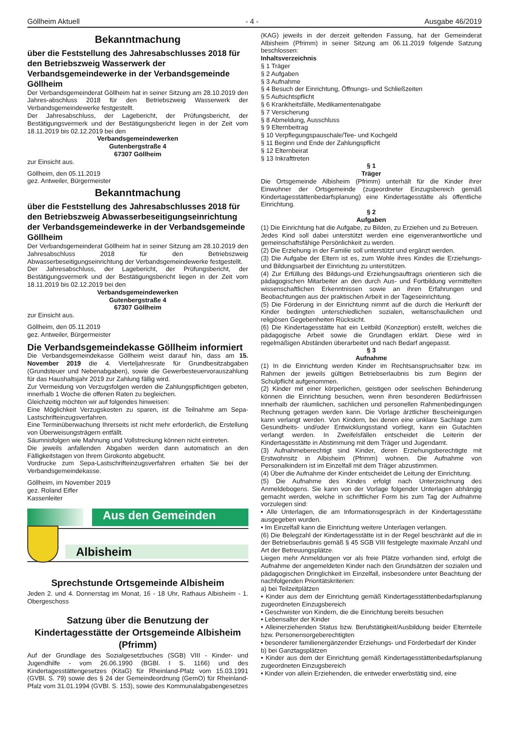Göllheim Aktuell - 4 - Ausgabe 46/2019
Bekanntmachung
über die Feststellung des Jahresabschlusses 2018 für den Betriebszweig Wasserwerk der Verbandsgemeindewerke in der Verbandsgemeinde Göllheim
Der Verbandsgemeinderat Göllheim hat in seiner Sitzung am 28.10.2019 den Jahres-abschluss 2018 für den Betriebszweig Wasserwerk der Verbandsgemeindewerke festgestellt.
Der Jahresabschluss, der Lagebericht, der Prüfungsbericht, der Bestätigungsvermerk und der Bestätigungsbericht liegen in der Zeit vom 18.11.2019 bis 02.12.2019 bei den
Verbandsgemeindewerken
Gutenbergstraße 4
67307 Göllheim
zur Einsicht aus.
Göllheim, den 05.11.2019
gez. Antweiler, Bürgermeister
Bekanntmachung
über die Feststellung des Jahresabschlusses 2018 für den Betriebszweig Abwasserbeseitigungseinrichtung der Verbandsgemeindewerke in der Verbandsgemeinde Göllheim
Der Verbandsgemeinderat Göllheim hat in seiner Sitzung am 28.10.2019 den Jahresabschluss 2018 für den Betriebszweig Abwasserbeseitigungseinrichtung der Verbandsgemeindewerke festgestellt.
Der Jahresabschluss, der Lagebericht, der Prüfungsbericht, der Bestätigungsvermerk und der Bestätigungsbericht liegen in der Zeit vom 18.11.2019 bis 02.12.2019 bei den
Verbandsgemeindewerken
Gutenbergstraße 4
67307 Göllheim
zur Einsicht aus.
Göllheim, den 05.11.2019
gez. Antweiler, Bürgermeister
Die Verbandsgemeindekasse Göllheim informiert
Die Verbandsgemeindekasse Göllheim weist darauf hin, dass am 15. November 2019 die 4. Vierteljahresrate für Grundbesitzabgaben (Grundsteuer und Nebenabgaben), sowie die Gewerbesteuervorauszahlung für das Haushaltsjahr 2019 zur Zahlung fällig wird.
Zur Vermeidung von Verzugsfolgen werden die Zahlungspflichtigen gebeten, innerhalb 1 Woche die offenen Raten zu begleichen.
Gleichzeitig möchten wir auf folgendes hinweisen:
Eine Möglichkeit Verzugskosten zu sparen, ist die Teilnahme am Sepa-Lastschrifteinzugsverfahren.
Eine Terminüberwachung Ihrerseits ist nicht mehr erforderlich, die Erstellung von Überweisungsträgern entfällt.
Säumnisfolgen wie Mahnung und Vollstreckung können nicht eintreten.
Die jeweils anfallenden Abgaben werden dann automatisch an den Fälligkeitstagen von Ihrem Girokonto abgebucht.
Vordrucke zum Sepa-Lastschrifteinzugsverfahren erhalten Sie bei der Verbandsgemeindekasse.
Göllheim, im November 2019
gez. Roland Eifler
Kassenleiter
Aus den Gemeinden
Albisheim
Sprechstunde Ortsgemeinde Albisheim
Jeden 2. und 4. Donnerstag im Monat, 16 - 18 Uhr, Rathaus Albisheim - 1. Obergeschoss
Satzung über die Benutzung der Kindertagesstätte der Ortsgemeinde Albisheim (Pfrimm)
Auf der Grundlage des Sozialgesetzbuches (SGB) VIII - Kinder- und Jugendhilfe - vom 26.06.1990 (BGBl. I S. 1166) und des Kindertagesstättengesetzes (KitaG) für Rheinland-Pfalz vom 15.03.1991 (GVBl. S. 79) sowie des § 24 der Gemeindeordnung (GemO) für Rheinland-Pfalz vom 31.01.1994 (GVBl. S. 153), sowie des Kommunalabgabengesetzes
(KAG) jeweils in der derzeit geltenden Fassung, hat der Gemeinderat Albisheim (Pfrimm) in seiner Sitzung am 06.11.2019 folgende Satzung beschlossen:
Inhaltsverzeichnis
§ 1 Träger
§ 2 Aufgaben
§ 3 Aufnahme
§ 4 Besuch der Einrichtung, Öffnungs- und Schließzeiten
§ 5 Aufsichtspflicht
§ 6 Krankheitsfälle, Medikamentenabgabe
§ 7 Versicherung
§ 8 Abmeldung, Ausschluss
§ 9 Elternbeitrag
§ 10 Verpflegungspauschale/Tee- und Kochgeld
§ 11 Beginn und Ende der Zahlungspflicht
§ 12 Elternbeirat
§ 13 Inkrafttreten
§ 1
Träger
Die Ortsgemeinde Albisheim (Pfrimm) unterhält für die Kinder ihrer Einwohner der Ortsgemeinde (zugeordneter Einzugsbereich gemäß Kindertagesstättenbedarfsplanung) eine Kindertagesstätte als öffentliche Einrichtung.
§ 2
Aufgaben
(1) Die Einrichtung hat die Aufgabe, zu Bilden, zu Erziehen und zu Betreuen.
Jedes Kind soll dabei unterstützt werden eine eigenverantwortliche und gemeinschaftsfähige Persönlichkeit zu werden.
(2) Die Erziehung in der Familie soll unterstützt und ergänzt werden.
(3) Die Aufgabe der Eltern ist es, zum Wohle ihres Kindes die Erziehungs- und Bildungsarbeit der Einrichtung zu unterstützen.
(4) Zur Erfüllung des Bildungs-und Erziehungsauftrags orientieren sich die pädagogischen Mitarbeiter an den durch Aus- und Fortbildung vermittelten wissenschaftlichen Erkenntnissen sowie an ihren Erfahrungen und Beobachtungen aus der praktischen Arbeit in der Tageseinrichtung.
(5) Die Förderung in der Einrichtung nimmt auf die durch die Herkunft der Kinder bedingten unterschiedlichen sozialen, weltanschaulichen und religiösen Gegebenheiten Rücksicht.
(6) Die Kindertagesstätte hat ein Leitbild (Konzeption) erstellt, welches die pädagogische Arbeit sowie die Grundlagen erklärt. Diese wird in regelmäßigen Abständen überarbeitet und nach Bedarf angepasst.
§ 3
Aufnahme
(1) In die Einrichtung werden Kinder im Rechtsanspruchsalter bzw. im Rahmen der jeweils gültigen Betriebserlaubnis bis zum Beginn der Schulpflicht aufgenommen.
(2) Kinder mit einer körperlichen, geistigen oder seelischen Behinderung können die Einrichtung besuchen, wenn ihren besonderen Bedürfnissen innerhalb der räumlichen, sachlichen und personellen Rahmenbedingungen Rechnung getragen werden kann. Die Vorlage ärztlicher Bescheinigungen kann verlangt werden. Von Kindern, bei denen eine unklare Sachlage zum Gesundheits- und/oder Entwicklungsstand vorliegt, kann ein Gutachten verlangt werden. In Zweifelsfällen entscheidet die Leiterin der Kindertagesstätte in Abstimmung mit dem Träger und Jugendamt.
(3) Aufnahmeberechtigt sind Kinder, deren Erziehungsberechtigte mit Erstwohnsitz in Albisheim (Pfrimm) wohnen. Die Aufnahme von Personalkindern ist im Einzelfall mit dem Träger abzustimmen.
(4) Über die Aufnahme der Kinder entscheidet die Leitung der Einrichtung.
(5) Die Aufnahme des Kindes erfolgt nach Unterzeichnung des Anmeldebogens. Sie kann von der Vorlage folgender Unterlagen abhängig gemacht werden, welche in schriftlicher Form bis zum Tag der Aufnahme vorzulegen sind:
• Alle Unterlagen, die am Informationsgespräch in der Kindertagesstätte ausgegeben wurden.
• Im Einzelfall kann die Einrichtung weitere Unterlagen verlangen.
(6) Die Belegzahl der Kindertagesstätte ist in der Regel beschränkt auf die in der Betriebserlaubnis gemäß § 45 SGB VIII festgelegte maximale Anzahl und Art der Betreuungsplätze.
Liegen mehr Anmeldungen vor als freie Plätze vorhanden sind, erfolgt die Aufnahme der angemeldeten Kinder nach den Grundsätzen der sozialen und pädagogischen Dringlichkeit im Einzelfall, insbesondere unter Beachtung der nachfolgenden Prioritätskriterien:
a) bei Teilzeitplätzen
• Kinder aus dem der Einrichtung gemäß Kindertagesstättenbedarfsplanung zugeordneten Einzugsbereich
• Geschwister von Kindern, die die Einrichtung bereits besuchen
• Lebensalter der Kinder
• Alleinerziehenden Status bzw. Berufstätigkeit/Ausbildung beider Elternteile bzw. Personensorgeberechtigten
• besonderer familienergänzender Erziehungs- und Förderbedarf der Kinder
b) bei Ganztagsplätzen
• Kinder aus dem der Einrichtung gemäß Kindertagesstättenbedarfsplanung zugeordneten Einzugsbereich
• Kinder von allein Erziehenden, die entweder erwerbstätig sind, eine